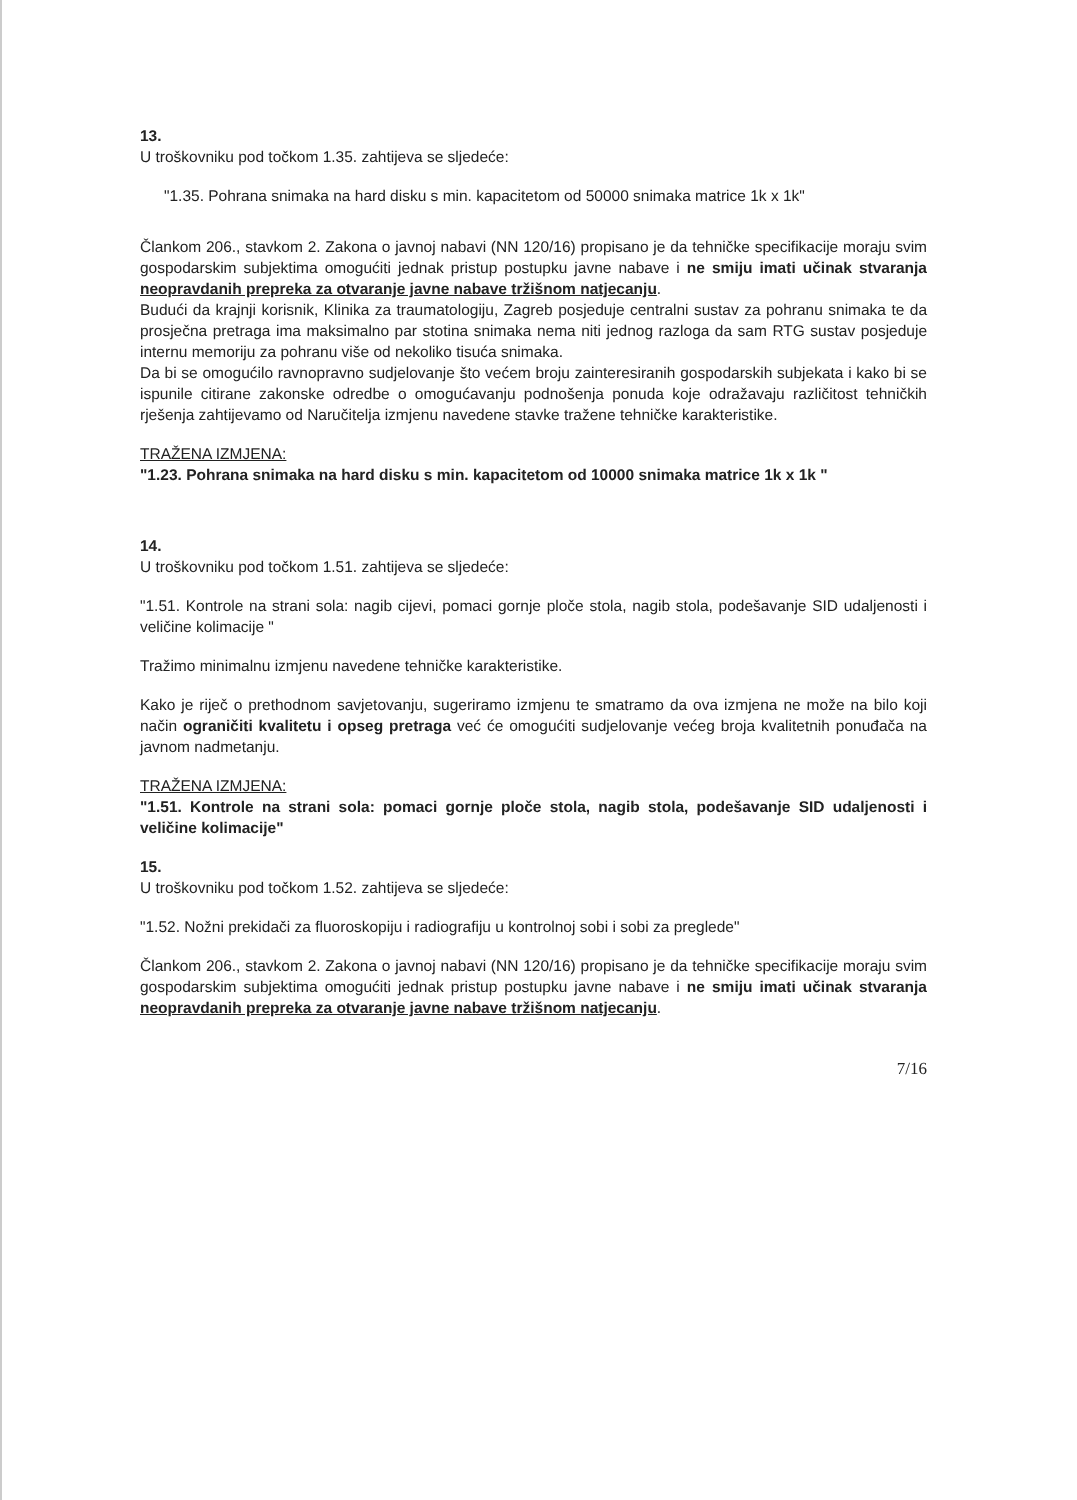13.
U troškovniku pod točkom 1.35. zahtijeva se sljedeće:
"1.35. Pohrana snimaka na hard disku s min. kapacitetom od 50000 snimaka matrice 1k x 1k"
Člankom 206., stavkom 2. Zakona o javnoj nabavi (NN 120/16) propisano je da tehničke specifikacije moraju svim gospodarskim subjektima omogućiti jednak pristup postupku javne nabave i ne smiju imati učinak stvaranja neopravdanih prepreka za otvaranje javne nabave tržišnom natjecanju.
Budući da krajnji korisnik, Klinika za traumatologiju, Zagreb posjeduje centralni sustav za pohranu snimaka te da prosječna pretraga ima maksimalno par stotina snimaka nema niti jednog razloga da sam RTG sustav posjeduje internu memoriju za pohranu više od nekoliko tisuća snimaka.
Da bi se omogućilo ravnopravno sudjelovanje što većem broju zainteresiranih gospodarskih subjekata i kako bi se ispunile citirane zakonske odredbe o omogućavanju podnošenja ponuda koje odražavaju različitost tehničkih rješenja zahtijevamo od Naručitelja izmjenu navedene stavke tražene tehničke karakteristike.
TRAŽENA IZMJENA:
"1.23. Pohrana snimaka na hard disku s min. kapacitetom od 10000 snimaka matrice 1k x 1k "
14.
U troškovniku pod točkom 1.51. zahtijeva se sljedeće:
"1.51. Kontrole na strani sola: nagib cijevi, pomaci gornje ploče stola, nagib stola, podešavanje SID udaljenosti i veličine kolimacije "
Tražimo minimalnu izmjenu navedene tehničke karakteristike.
Kako je riječ o prethodnom savjetovanju, sugeriramo izmjenu te smatramo da ova izmjena ne može na bilo koji način ograničiti kvalitetu i opseg pretraga već će omogućiti sudjelovanje većeg broja kvalitetnih ponuđača na javnom nadmetanju.
TRAŽENA IZMJENA:
"1.51. Kontrole na strani sola: pomaci gornje ploče stola, nagib stola, podešavanje SID udaljenosti i veličine kolimacije"
15.
U troškovniku pod točkom 1.52. zahtijeva se sljedeće:
"1.52. Nožni prekidači za fluoroskopiju i radiografiju u kontrolnoj sobi i sobi za preglede"
Člankom 206., stavkom 2. Zakona o javnoj nabavi (NN 120/16) propisano je da tehničke specifikacije moraju svim gospodarskim subjektima omogućiti jednak pristup postupku javne nabave i ne smiju imati učinak stvaranja neopravdanih prepreka za otvaranje javne nabave tržišnom natjecanju.
7/16